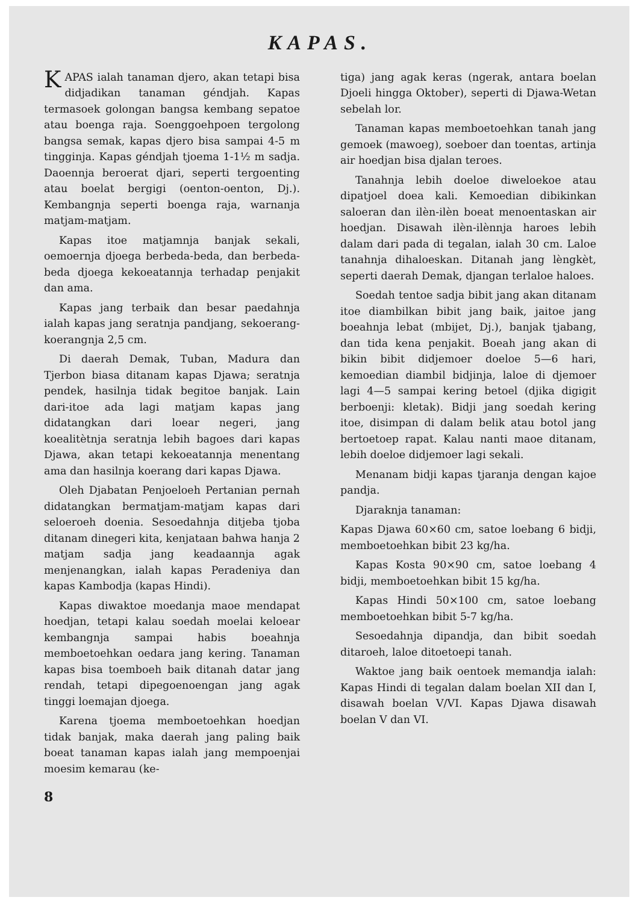KAPAS.
KAPAS ialah tanaman djero, akan tetapi bisa didjadikan tanaman géndjah. Kapas termasoek golongan bangsa kembang sepatoe atau boenga raja. Soenggoehpoen tergolong bangsa semak, kapas djero bisa sampai 4-5 m tingginja. Kapas géndjah tjoema 1-1½ m sadja. Daoennja beroerat djari, seperti tergoenting atau boelat bergigi (oenton-oenton, Dj.). Kembangnja seperti boenga raja, warnanja matjam-matjam.
Kapas itoe matjamnja banjak sekali, oemoernja djoega berbeda-beda, dan berbeda-beda djoega kekoeatannja terhadap penjakit dan ama.
Kapas jang terbaik dan besar paedahnja ialah kapas jang seratnja pandjang, sekoerang-koerangnja 2,5 cm.
Di daerah Demak, Tuban, Madura dan Tjerbon biasa ditanam kapas Djawa; seratnja pendek, hasilnja tidak begitoe banjak. Lain dari-itoe ada lagi matjam kapas jang didatangkan dari loear negeri, jang koealitètnja seratnja lebih bagoes dari kapas Djawa, akan tetapi kekoeatannja menentang ama dan hasilnja koerang dari kapas Djawa.
Oleh Djabatan Penjoeloeh Pertanian pernah didatangkan bermatjam-matjam kapas dari seloeroeh doenia. Sesoedahnja ditjeba tjoba ditanam dinegeri kita, kenjataan bahwa hanja 2 matjam sadja jang keadaannja agak menjenangkan, ialah kapas Peradeniya dan kapas Kambodja (kapas Hindi).
Kapas diwaktoe moedanja maoe mendapat hoedjan, tetapi kalau soedah moelai keloear kembangnja sampai habis boeahnja memboetoehkan oedara jang kering. Tanaman kapas bisa toemboeh baik ditanah datar jang rendah, tetapi dipegoenoengan jang agak tinggi loemajan djoega.
Karena tjoema memboetoehkan hoedjan tidak banjak, maka daerah jang paling baik boeat tanaman kapas ialah jang mempoenjai moesim kemarau (ke-
8
tiga) jang agak keras (ngerak, antara boelan Djoeli hingga Oktober), seperti di Djawa-Wetan sebelah lor.
Tanaman kapas memboetoehkan tanah jang gemoek (mawoeg), soeboer dan toentas, artinja air hoedjan bisa djalan teroes.
Tanahnja lebih doeloe diweloekoe atau dipatjoel doea kali. Kemoedian dibikinkan saloeran dan ilèn-ilèn boeat menoentaskan air hoedjan. Disawah ilèn-ilènnja haroes lebih dalam dari pada di tegalan, ialah 30 cm. Laloe tanahnja dihaloeskan. Ditanah jang lèngkèt, seperti daerah Demak, djangan terlaloe haloes.
Soedah tentoe sadja bibit jang akan ditanam itoe diambilkan bibit jang baik, jaitoe jang boeahnja lebat (mbijet, Dj.), banjak tjabang, dan tida kena penjakit. Boeah jang akan di bikin bibit didjemoer doeloe 5—6 hari, kemoedian diambil bidjinja, laloe di djemoer lagi 4—5 sampai kering betoel (djika digigit berboenji: kletak). Bidji jang soedah kering itoe, disimpan di dalam belik atau botol jang bertoetoep rapat. Kalau nanti maoe ditanam, lebih doeloe didjemoer lagi sekali.
Menanam bidji kapas tjaranja dengan kajoe pandja.
Djaraknja tanaman:
Kapas Djawa 60×60 cm, satoe loebang 6 bidji, memboetoehkan bibit 23 kg/ha.
Kapas Kosta 90×90 cm, satoe loebang 4 bidji, memboetoehkan bibit 15 kg/ha.
Kapas Hindi 50×100 cm, satoe loebang memboetoehkan bibit 5-7 kg/ha.
Sesoedahnja dipandja, dan bibit soedah ditaroeh, laloe ditoetoepi tanah.
Waktoe jang baik oentoek memandja ialah: Kapas Hindi di tegalan dalam boelan XII dan I, disawah boelan V/VI. Kapas Djawa disawah boelan V dan VI.